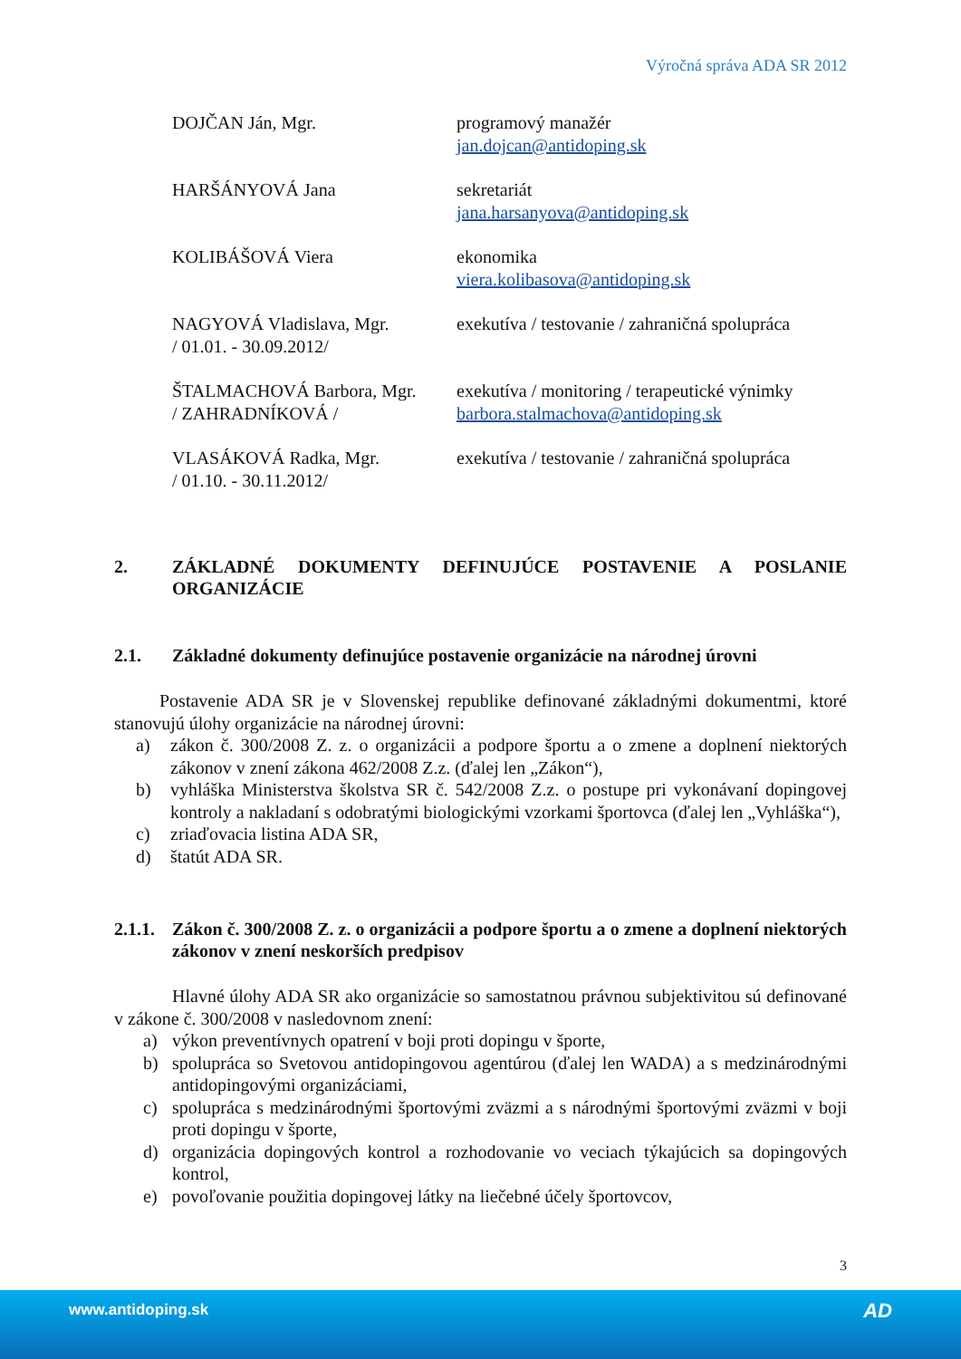Výročná správa ADA SR 2012
DOJČAN Ján, Mgr. programový manažér
jan.dojcan@antidoping.sk
HARŠÁNYOVÁ Jana sekretariát
jana.harsanyova@antidoping.sk
KOLIBÁŠOVÁ Viera ekonomika
viera.kolibasova@antidoping.sk
NAGYOVÁ Vladislava, Mgr.
/ 01.01. - 30.09.2012/
exekutíva / testovanie / zahraničná spolupráca
ŠTALMACHOVÁ Barbora, Mgr.
/ ZAHRADNÍKOVÁ /
exekutíva / monitoring / terapeutické výnimky
barbora.stalmachova@antidoping.sk
VLASÁKOVÁ Radka, Mgr.
/ 01.10. - 30.11.2012/
exekutíva / testovanie / zahraničná spolupráca
2. ZÁKLADNÉ DOKUMENTY DEFINUJÚCE POSTAVENIE A POSLANIE ORGANIZÁCIE
2.1. Základné dokumenty definujúce postavenie organizácie na národnej úrovni
Postavenie ADA SR je v Slovenskej republike definované základnými dokumentmi, ktoré stanovujú úlohy organizácie na národnej úrovni:
a) zákon č. 300/2008 Z. z. o organizácii a podpore športu a o zmene a doplnení niektorých zákonov v znení zákona 462/2008 Z.z. (ďalej len „Zákon“),
b) vyhláška Ministerstva školstva SR č. 542/2008 Z.z. o postupe pri vykonávaní dopingovej kontroly a nakladaní s odobratými biologickými vzorkami športovca (ďalej len „Vyhláška“),
c) zriaďovacia listina ADA SR,
d) štatút ADA SR.
2.1.1. Zákon č. 300/2008 Z. z. o organizácii a podpore športu a o zmene a doplnení niektorých zákonov v znení neskorších predpisov
Hlavné úlohy ADA SR ako organizácie so samostatnou právnou subjektivitou sú definované v zákone č. 300/2008 v nasledovnom znení:
a) výkon preventívnych opatrení v boji proti dopingu v športe,
b) spolupráca so Svetovou antidopingovou agentúrou (ďalej len WADA) a s medzinárodnými antidopingovými organizáciami,
c) spolupráca s medzinárodnými športovými zväzmi a s národnými športovými zväzmi v boji proti dopingu v športe,
d) organizácia dopingových kontrol a rozhodovanie vo veciach týkajúcich sa dopingových kontrol,
e) povoľovanie použitia dopingovej látky na liečebné účely športovcov,
3
www.antidoping.sk AD